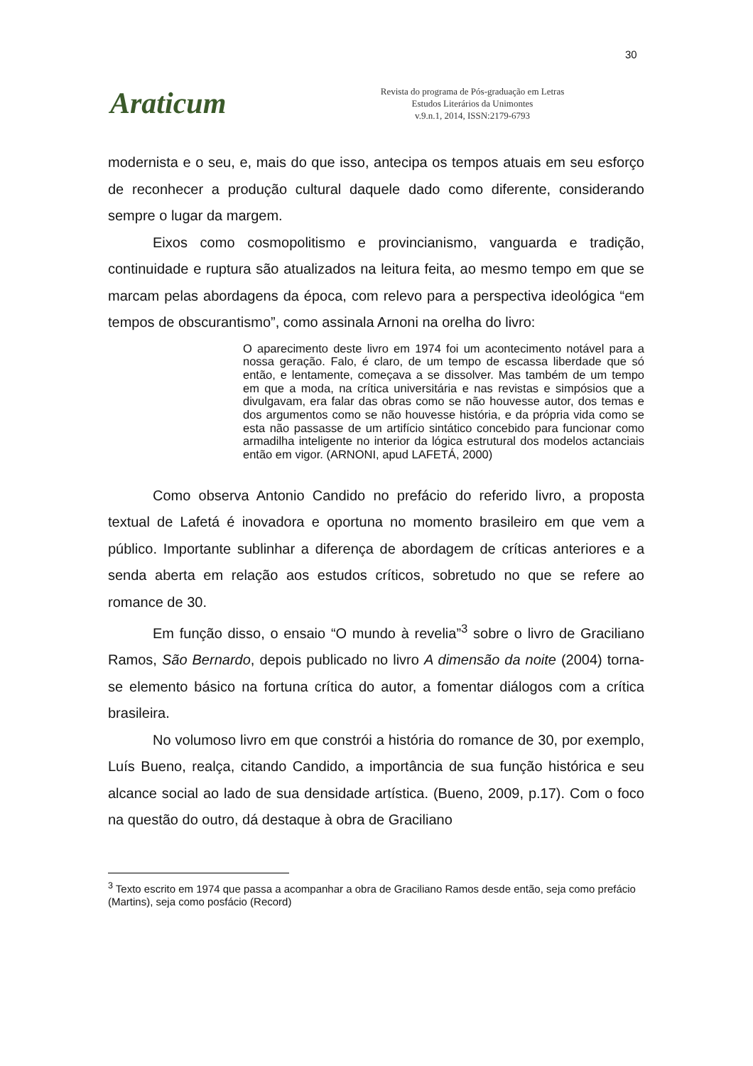30
Araticum
Revista do programa de Pós-graduação em Letras
Estudos Literários da Unimontes
v.9.n.1, 2014, ISSN:2179-6793
modernista e o seu, e, mais do que isso, antecipa os tempos atuais em seu esforço de reconhecer a produção cultural daquele dado como diferente, considerando sempre o lugar da margem.
Eixos como cosmopolitismo e provincianismo, vanguarda e tradição, continuidade e ruptura são atualizados na leitura feita, ao mesmo tempo em que se marcam pelas abordagens da época, com relevo para a perspectiva ideológica “em tempos de obscurantismo”, como assinala Arnoni na orelha do livro:
O aparecimento deste livro em 1974 foi um acontecimento notável para a nossa geração. Falo, é claro, de um tempo de escassa liberdade que só então, e lentamente, começava a se dissolver. Mas também de um tempo em que a moda, na crítica universitária e nas revistas e simpósios que a divulgavam, era falar das obras como se não houvesse autor, dos temas e dos argumentos como se não houvesse história, e da própria vida como se esta não passasse de um artifício sintático concebido para funcionar como armadilha inteligente no interior da lógica estrutural dos modelos actanciais então em vigor. (ARNONI, apud LAFETÁ, 2000)
Como observa Antonio Candido no prefácio do referido livro, a proposta textual de Lafetá é inovadora e oportuna no momento brasileiro em que vem a público. Importante sublinhar a diferença de abordagem de críticas anteriores e a senda aberta em relação aos estudos críticos, sobretudo no que se refere ao romance de 30.
Em função disso, o ensaio “O mundo à revelia”<sup>3</sup> sobre o livro de Graciliano Ramos, São Bernardo, depois publicado no livro A dimensão da noite (2004) torna-se elemento básico na fortuna crítica do autor, a fomentar diálogos com a crítica brasileira.
No volumoso livro em que constrói a história do romance de 30, por exemplo, Luís Bueno, realça, citando Candido, a importância de sua função histórica e seu alcance social ao lado de sua densidade artística. (Bueno, 2009, p.17). Com o foco na questão do outro, dá destaque à obra de Graciliano
<sup>3</sup> Texto escrito em 1974 que passa a acompanhar a obra de Graciliano Ramos desde então, seja como prefácio (Martins), seja como posfácio (Record)